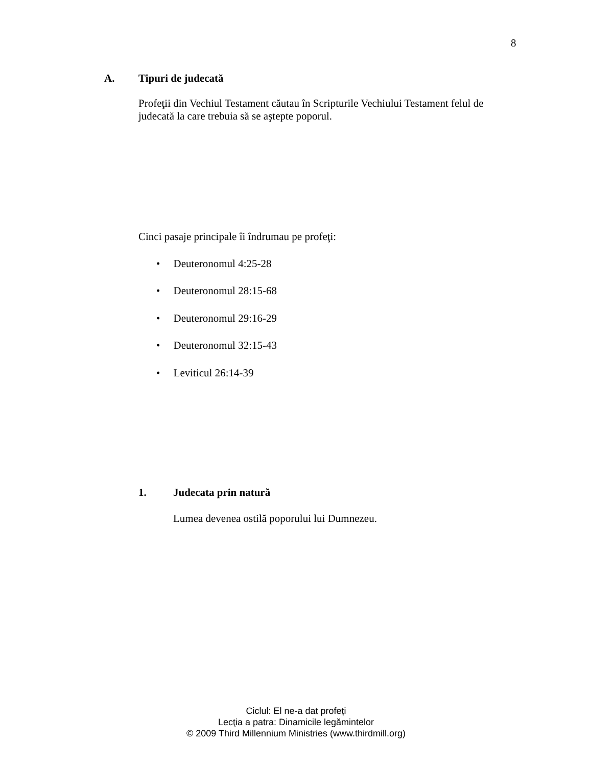8
A. Tipuri de judecată
Profeţii din Vechiul Testament căutau în Scripturile Vechiului Testament felul de judecată la care trebuia să se aştepte poporul.
Cinci pasaje principale îi îndrumau pe profeţi:
• Deuteronomul 4:25-28
• Deuteronomul 28:15-68
• Deuteronomul 29:16-29
• Deuteronomul 32:15-43
• Leviticul 26:14-39
1. Judecata prin natură
Lumea devenea ostilă poporului lui Dumnezeu.
Ciclul: El ne-a dat profeți
Lecţia a patra: Dinamicile legămintelor
© 2009 Third Millennium Ministries (www.thirdmill.org)